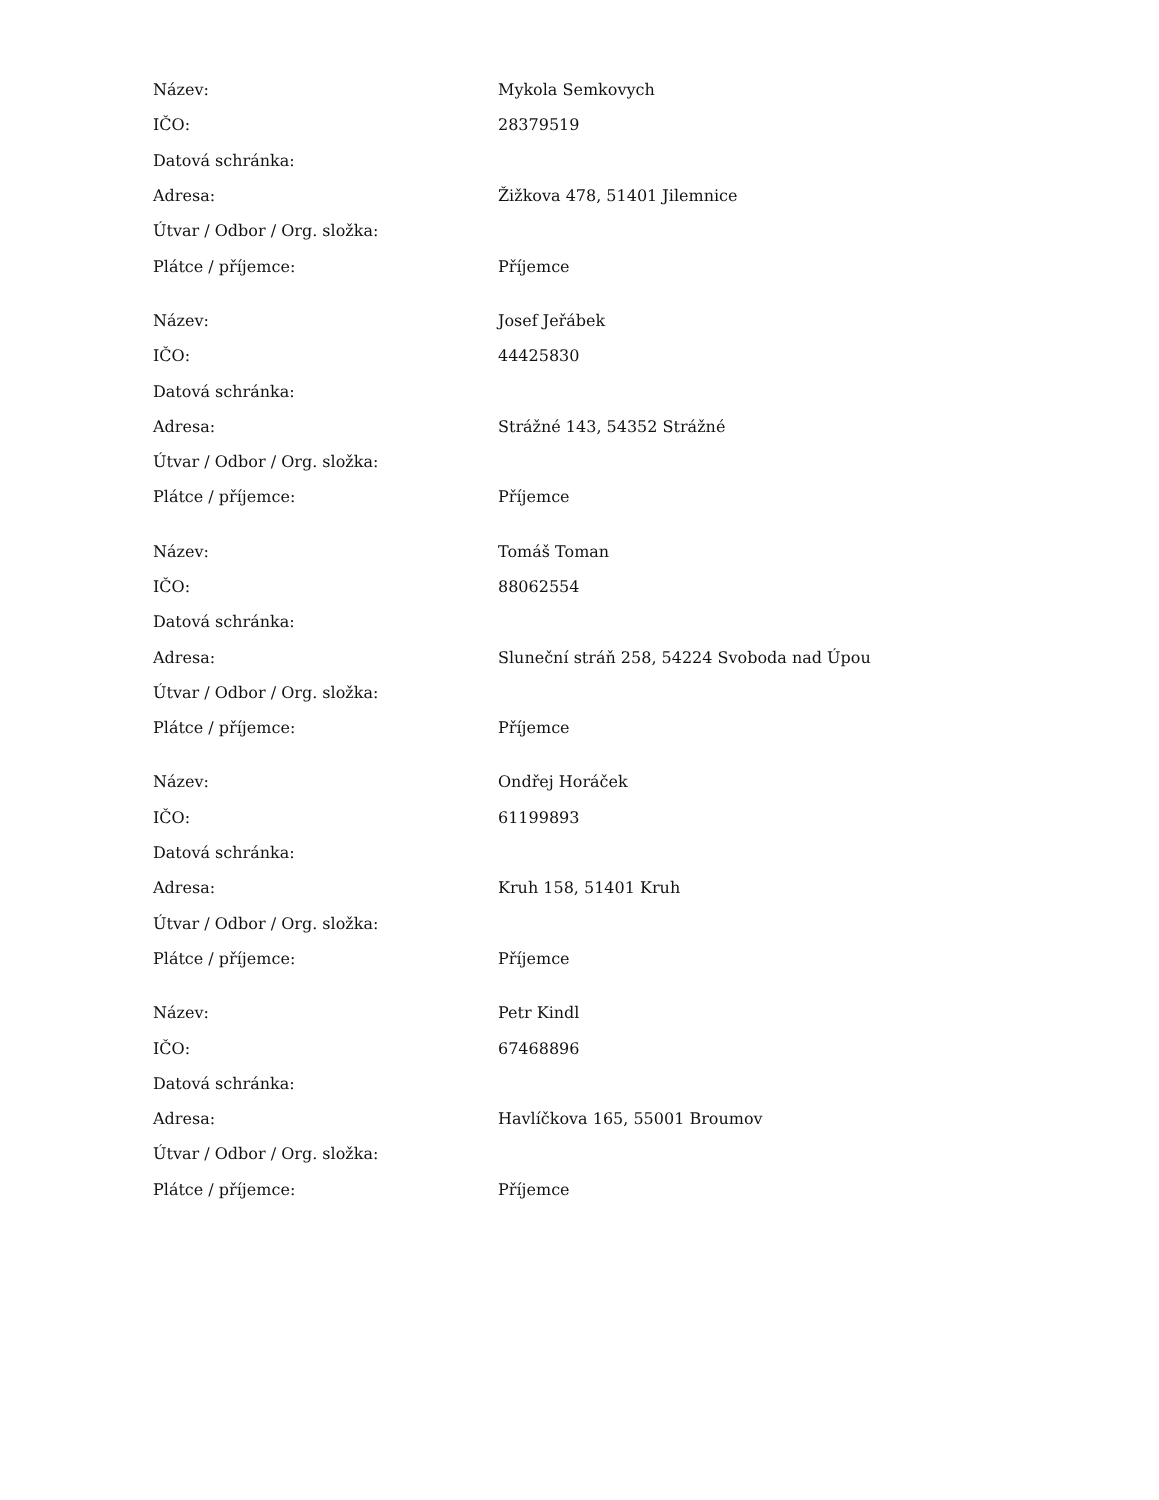| Název: | Mykola Semkovych |
| IČO: | 28379519 |
| Datová schránka: | |
| Adresa: | Žižkova 478, 51401 Jilemnice |
| Útvar / Odbor / Org. složka: | |
| Plátce / příjemce: | Příjemce |
| Název: | Josef Jeřábek |
| IČO: | 44425830 |
| Datová schránka: | |
| Adresa: | Strážné 143, 54352 Strážné |
| Útvar / Odbor / Org. složka: | |
| Plátce / příjemce: | Příjemce |
| Název: | Tomáš Toman |
| IČO: | 88062554 |
| Datová schránka: | |
| Adresa: | Sluneční stráň 258, 54224 Svoboda nad Úpou |
| Útvar / Odbor / Org. složka: | |
| Plátce / příjemce: | Příjemce |
| Název: | Ondřej Horáček |
| IČO: | 61199893 |
| Datová schránka: | |
| Adresa: | Kruh 158, 51401 Kruh |
| Útvar / Odbor / Org. složka: | |
| Plátce / příjemce: | Příjemce |
| Název: | Petr Kindl |
| IČO: | 67468896 |
| Datová schránka: | |
| Adresa: | Havlíčkova 165, 55001 Broumov |
| Útvar / Odbor / Org. složka: | |
| Plátce / příjemce: | Příjemce |